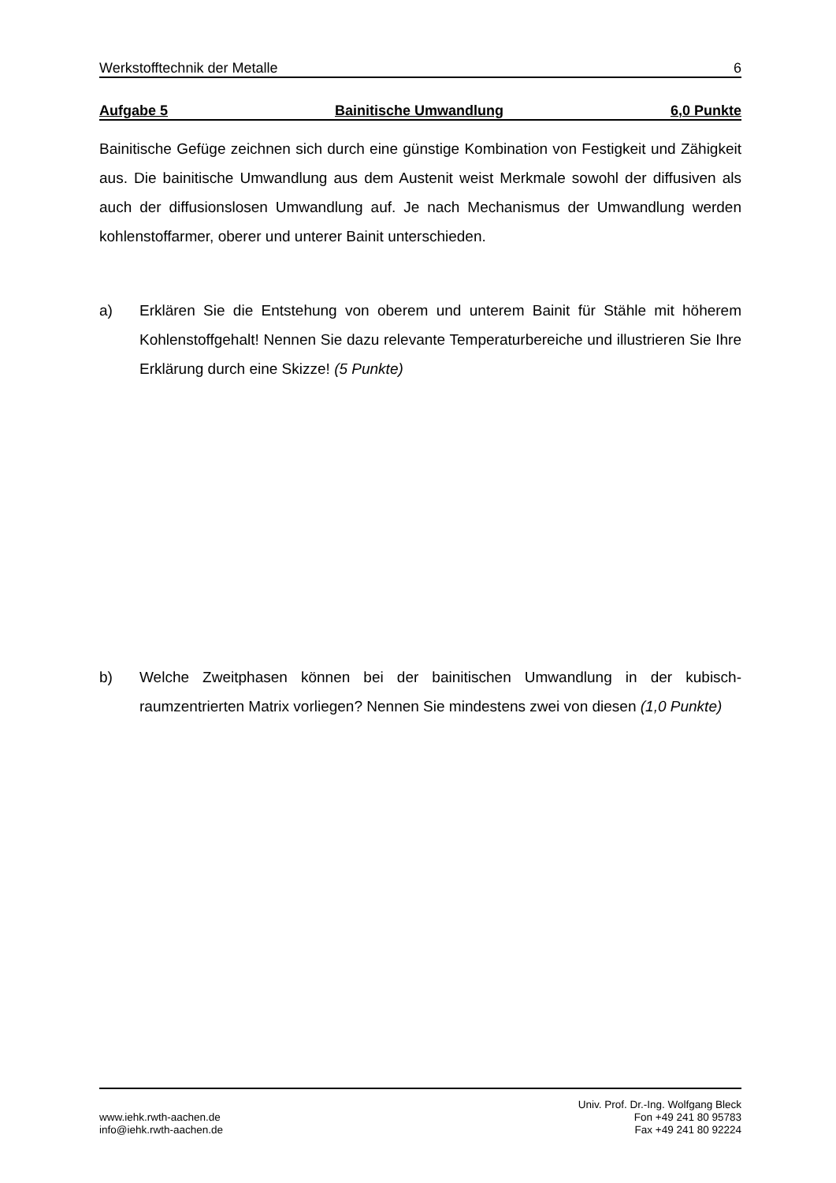Werkstofftechnik der Metalle 6
Aufgabe 5 Bainitische Umwandlung 6,0 Punkte
Bainitische Gefüge zeichnen sich durch eine günstige Kombination von Festigkeit und Zähigkeit aus. Die bainitische Umwandlung aus dem Austenit weist Merkmale sowohl der diffusiven als auch der diffusionslosen Umwandlung auf. Je nach Mechanismus der Umwandlung werden kohlenstoffarmer, oberer und unterer Bainit unterschieden.
a) Erklären Sie die Entstehung von oberem und unterem Bainit für Stähle mit höherem Kohlenstoffgehalt! Nennen Sie dazu relevante Temperaturbereiche und illustrieren Sie Ihre Erklärung durch eine Skizze! (5 Punkte)
b) Welche Zweitphasen können bei der bainitischen Umwandlung in der kubisch-raumzentrierten Matrix vorliegen? Nennen Sie mindestens zwei von diesen (1,0 Punkte)
www.iehk.rwth-aachen.de
info@iehk.rwth-aachen.de
Univ. Prof. Dr.-Ing. Wolfgang Bleck
Fon +49 241 80 95783
Fax +49 241 80 92224